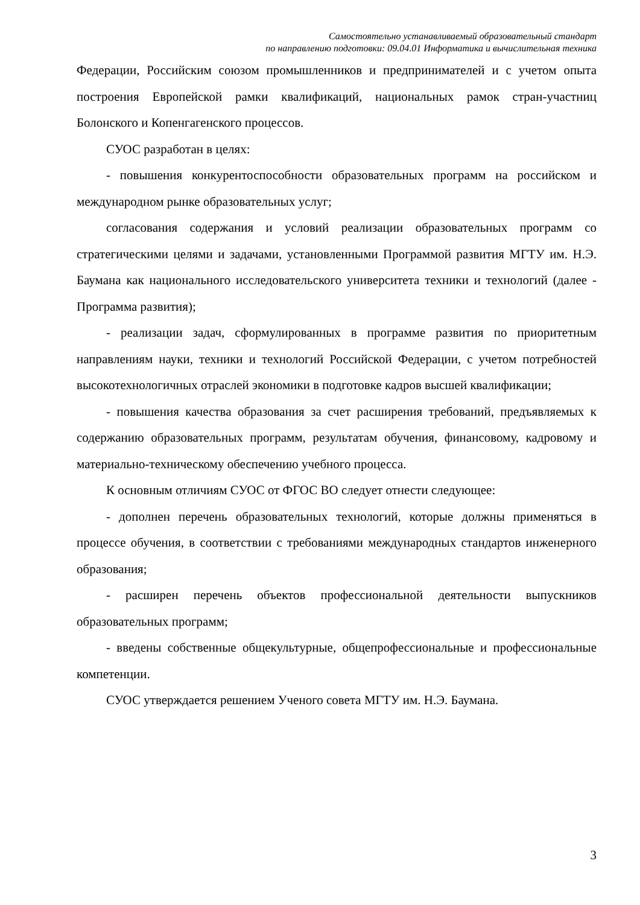Самостоятельно устанавливаемый образовательный стандарт
по направлению подготовки: 09.04.01 Информатика и вычислительная техника
Федерации, Российским союзом промышленников и предпринимателей и с учетом опыта построения Европейской рамки квалификаций, национальных рамок стран-участниц Болонского и Копенгагенского процессов.
СУОС разработан в целях:
- повышения конкурентоспособности образовательных программ на российском и международном рынке образовательных услуг;
согласования содержания и условий реализации образовательных программ со стратегическими целями и задачами, установленными Программой развития МГТУ им. Н.Э. Баумана как национального исследовательского университета техники и технологий (далее - Программа развития);
- реализации задач, сформулированных в программе развития по приоритетным направлениям науки, техники и технологий Российской Федерации, с учетом потребностей высокотехнологичных отраслей экономики в подготовке кадров высшей квалификации;
- повышения качества образования за счет расширения требований, предъявляемых к содержанию образовательных программ, результатам обучения, финансовому, кадровому и материально-техническому обеспечению учебного процесса.
К основным отличиям СУОС от ФГОС ВО следует отнести следующее:
- дополнен перечень образовательных технологий, которые должны применяться в процессе обучения, в соответствии с требованиями международных стандартов инженерного образования;
- расширен перечень объектов профессиональной деятельности выпускников образовательных программ;
- введены собственные общекультурные, общепрофессиональные и профессиональные компетенции.
СУОС утверждается решением Ученого совета МГТУ им. Н.Э. Баумана.
3